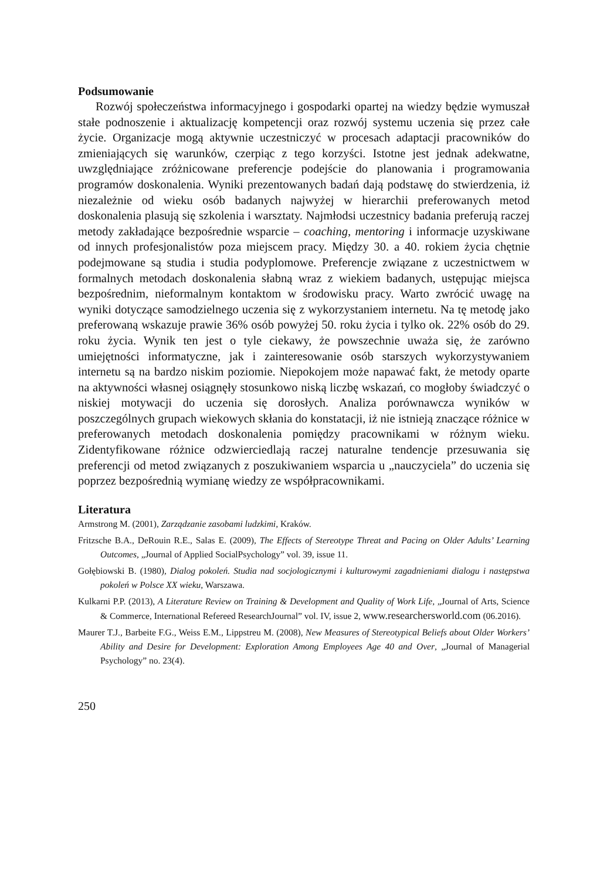Podsumowanie
Rozwój społeczeństwa informacyjnego i gospodarki opartej na wiedzy będzie wymuszał stałe podnoszenie i aktualizację kompetencji oraz rozwój systemu uczenia się przez całe życie. Organizacje mogą aktywnie uczestniczyć w procesach adaptacji pracowników do zmieniających się warunków, czerpiąc z tego korzyści. Istotne jest jednak adekwatne, uwzględniające zróżnicowane preferencje podejście do planowania i programowania programów doskonalenia. Wyniki prezentowanych badań dają podstawę do stwierdzenia, iż niezależnie od wieku osób badanych najwyżej w hierarchii preferowanych metod doskonalenia plasują się szkolenia i warsztaty. Najmłodsi uczestnicy badania preferują raczej metody zakładające bezpośrednie wsparcie – coaching, mentoring i informacje uzyskiwane od innych profesjonalistów poza miejscem pracy. Między 30. a 40. rokiem życia chętnie podejmowane są studia i studia podyplomowe. Preferencje związane z uczestnictwem w formalnych metodach doskonalenia słabną wraz z wiekiem badanych, ustępując miejsca bezpośrednim, nieformalnym kontaktom w środowisku pracy. Warto zwrócić uwagę na wyniki dotyczące samodzielnego uczenia się z wykorzystaniem internetu. Na tę metodę jako preferowaną wskazuje prawie 36% osób powyżej 50. roku życia i tylko ok. 22% osób do 29. roku życia. Wynik ten jest o tyle ciekawy, że powszechnie uważa się, że zarówno umiejętności informatyczne, jak i zainteresowanie osób starszych wykorzystywaniem internetu są na bardzo niskim poziomie. Niepokojem może napawać fakt, że metody oparte na aktywności własnej osiągnęły stosunkowo niską liczbę wskazań, co mogłoby świadczyć o niskiej motywacji do uczenia się dorosłych. Analiza porównawcza wyników w poszczególnych grupach wiekowych skłania do konstatacji, iż nie istnieją znaczące różnice w preferowanych metodach doskonalenia pomiędzy pracownikami w różnym wieku. Zidentyfikowane różnice odzwierciedlają raczej naturalne tendencje przesuwania się preferencji od metod związanych z poszukiwaniem wsparcia u „nauczyciela” do uczenia się poprzez bezpośrednią wymianę wiedzy ze współpracownikami.
Literatura
Armstrong M. (2001), Zarządzanie zasobami ludzkimi, Kraków.
Fritzsche B.A., DeRouin R.E., Salas E. (2009), The Effects of Stereotype Threat and Pacing on Older Adults’ Learning Outcomes, „Journal of Applied SocialPsychology” vol. 39, issue 11.
Gołębiowski B. (1980), Dialog pokoleń. Studia nad socjologicznymi i kulturowymi zagadnieniami dialogu i następstwa pokoleń w Polsce XX wieku, Warszawa.
Kulkarni P.P. (2013), A Literature Review on Training & Development and Quality of Work Life, „Journal of Arts, Science & Commerce, International Refereed ResearchJournal” vol. IV, issue 2, www.researchersworld.com (06.2016).
Maurer T.J., Barbeite F.G., Weiss E.M., Lippstreu M. (2008), New Measures of Stereotypical Beliefs about Older Workers’ Ability and Desire for Development: Exploration Among Employees Age 40 and Over, „Journal of Managerial Psychology” no. 23(4).
250